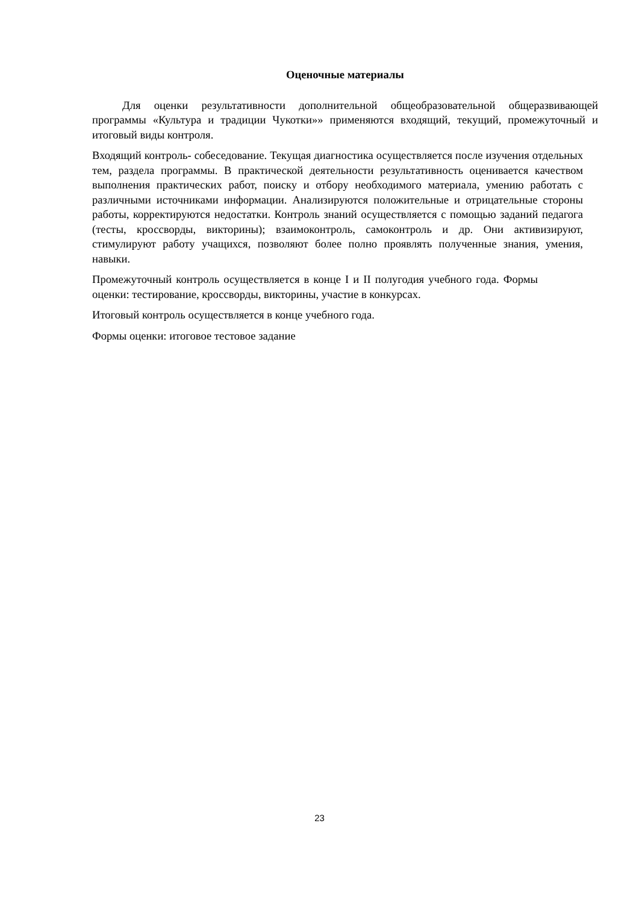Оценочные материалы
Для оценки результативности дополнительной общеобразовательной общеразвивающей программы «Культура и традиции Чукотки»» применяются входящий, текущий, промежуточный и итоговый виды контроля.
Входящий контроль- собеседование. Текущая диагностика осуществляется после изучения отдельных тем, раздела программы. В практической деятельности результативность оценивается качеством выполнения практических работ, поиску и отбору необходимого материала, умению работать с различными источниками информации. Анализируются положительные и отрицательные стороны работы, корректируются недостатки. Контроль знаний осуществляется с помощью заданий педагога (тесты, кроссворды, викторины); взаимоконтроль, самоконтроль и др. Они активизируют, стимулируют работу учащихся, позволяют более полно проявлять полученные знания, умения, навыки.
Промежуточный контроль осуществляется в конце I и II полугодия учебного года. Формы оценки: тестирование, кроссворды, викторины, участие в конкурсах.
Итоговый контроль осуществляется в конце учебного года.
Формы оценки: итоговое тестовое задание
23